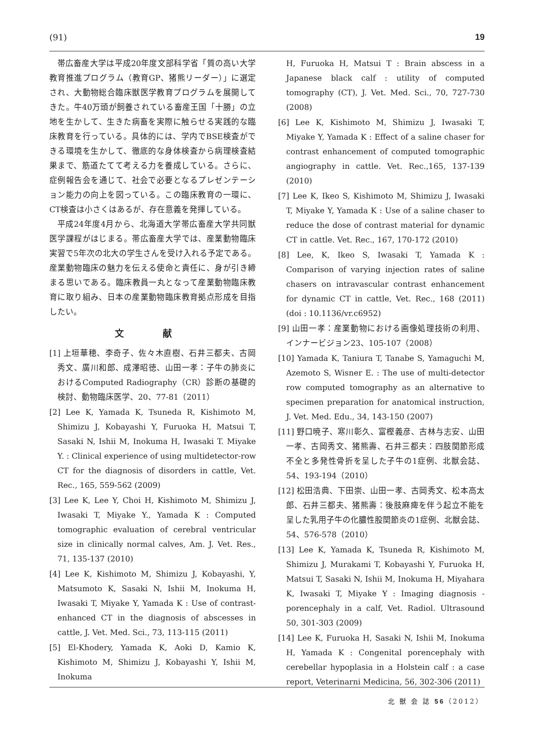(91) 19
帯広畜産大学は平成20年度文部科学省「質の高い大学教育推進プログラム（教育GP、猪熊リーダー）」に選定され、大動物総合臨床獣医学教育プログラムを展開してきた。牛40万頭が飼養されている畜産王国「十勝」の立地を生かして、生きた病畜を実際に触らせる実践的な臨床教育を行っている。具体的には、学内でBSE検査ができる環境を生かして、徹底的な身体検査から病理検査結果まで、筋道たてて考える力を養成している。さらに、症例報告会を通じて、社会で必要となるプレゼンテーション能力の向上を図っている。この臨床教育の一環に、CT検査は小さくはあるが、存在意義を発揮している。
平成24年度4月から、北海道大学帯広畜産大学共同獣医学課程がはじまる。帯広畜産大学では、産業動物臨床実習で5年次の北大の学生さんを受け入れる予定である。産業動物臨床の魅力を伝える使命と責任に、身が引き締まる思いである。臨床教員一丸となって産業動物臨床教育に取り組み、日本の産業動物臨床教育拠点形成を目指したい。
文 献
[1] 上垣華穂、李奇子、佐々木直樹、石井三都夫、古岡秀文、廣川和郎、成澤昭徳、山田一孝：子牛の肺炎におけるComputed Radiography（CR）診断の基礎的検討、動物臨床医学、20、77-81（2011）
[2] Lee K, Yamada K, Tsuneda R, Kishimoto M, Shimizu J, Kobayashi Y, Furuoka H, Matsui T, Sasaki N, Ishii M, Inokuma H, Iwasaki T. Miyake Y. : Clinical experience of using multidetector-row CT for the diagnosis of disorders in cattle, Vet. Rec., 165, 559-562 (2009)
[3] Lee K, Lee Y, Choi H, Kishimoto M, Shimizu J, Iwasaki T, Miyake Y., Yamada K : Computed tomographic evaluation of cerebral ventricular size in clinically normal calves, Am. J. Vet. Res., 71, 135-137 (2010)
[4] Lee K, Kishimoto M, Shimizu J, Kobayashi, Y, Matsumoto K, Sasaki N, Ishii M, Inokuma H, Iwasaki T, Miyake Y, Yamada K : Use of contrast-enhanced CT in the diagnosis of abscesses in cattle, J. Vet. Med. Sci., 73, 113-115 (2011)
[5] El-Khodery, Yamada K, Aoki D, Kamio K, Kishimoto M, Shimizu J, Kobayashi Y, Ishii M, Inokuma
H, Furuoka H, Matsui T : Brain abscess in a Japanese black calf : utility of computed tomography (CT), J. Vet. Med. Sci., 70, 727-730 (2008)
[6] Lee K, Kishimoto M, Shimizu J, Iwasaki T, Miyake Y, Yamada K : Effect of a saline chaser for contrast enhancement of computed tomographic angiography in cattle. Vet. Rec.,165, 137-139 (2010)
[7] Lee K, Ikeo S, Kishimoto M, Shimizu J, Iwasaki T, Miyake Y, Yamada K : Use of a saline chaser to reduce the dose of contrast material for dynamic CT in cattle. Vet. Rec., 167, 170-172 (2010)
[8] Lee, K, Ikeo S, Iwasaki T, Yamada K : Comparison of varying injection rates of saline chasers on intravascular contrast enhancement for dynamic CT in cattle, Vet. Rec., 168 (2011) (doi : 10.1136/vr.c6952)
[9] 山田一孝：産業動物における画像処理技術の利用、インナービジョン23、105-107（2008）
[10] Yamada K, Taniura T, Tanabe S, Yamaguchi M, Azemoto S, Wisner E. : The use of multi-detector row computed tomography as an alternative to specimen preparation for anatomical instruction, J. Vet. Med. Edu., 34, 143-150 (2007)
[11] 野口暁子、寒川彰久、富樫義彦、古林与志安、山田一孝、古岡秀文、猪熊壽、石井三都夫：四肢関節形成不全と多発性骨折を呈した子牛の1症例、北獣会誌、54、193-194（2010）
[12] 松田浩典、下田崇、山田一孝、古岡秀文、松本高太郎、石井三都夫、猪熊壽：後肢麻痺を伴う起立不能を呈した乳用子牛の化膿性股関節炎の1症例、北獣会誌、54、576-578（2010）
[13] Lee K, Yamada K, Tsuneda R, Kishimoto M, Shimizu J, Murakami T, Kobayashi Y, Furuoka H, Matsui T, Sasaki N, Ishii M, Inokuma H, Miyahara K, Iwasaki T, Miyake Y : Imaging diagnosis - porencephaly in a calf, Vet. Radiol. Ultrasound 50, 301-303 (2009)
[14] Lee K, Furuoka H, Sasaki N, Ishii M, Inokuma H, Yamada K : Congenital porencephaly with cerebellar hypoplasia in a Holstein calf : a case report, Veterinarni Medicina, 56, 302-306 (2011)
北 獣 会 誌 56（2012）